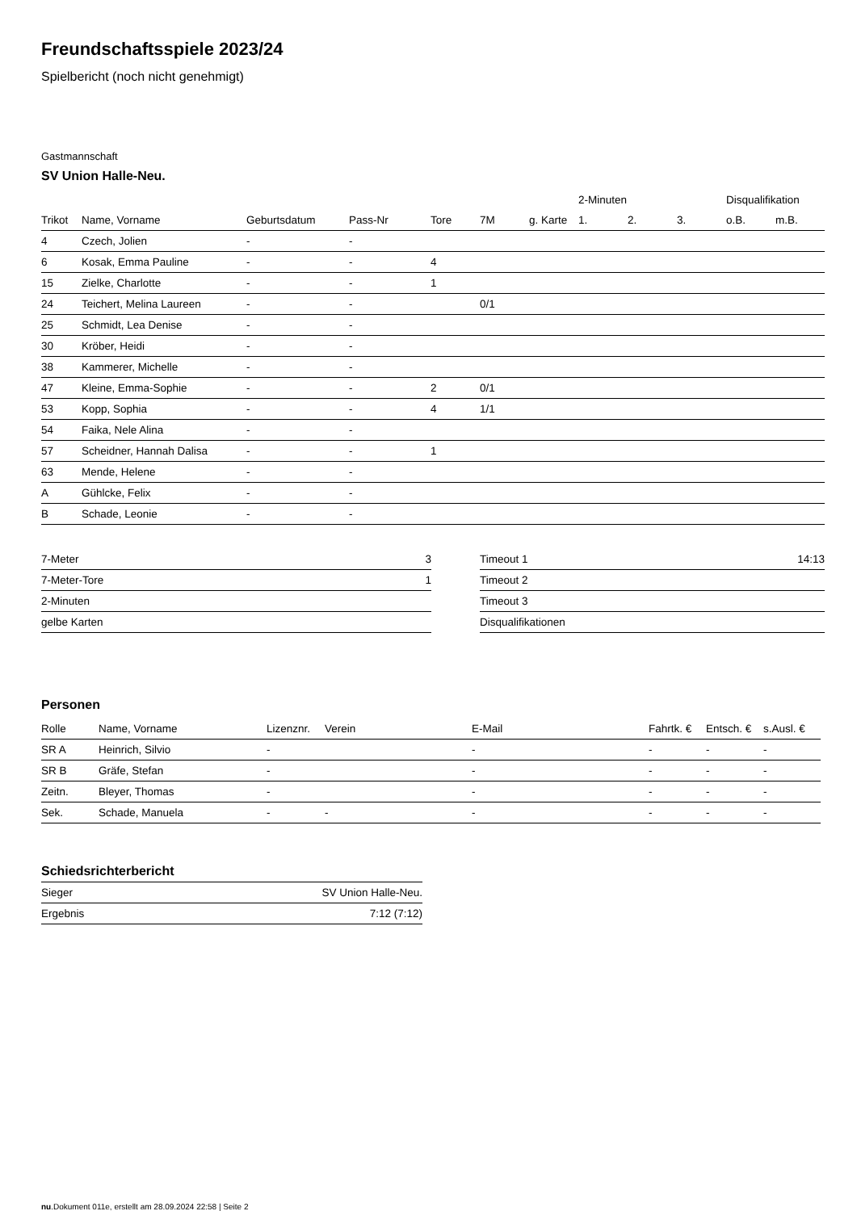Freundschaftsspiele 2023/24
Spielbericht (noch nicht genehmigt)
Gastmannschaft
SV Union Halle-Neu.
| | | | | | | | 2-Minuten | | | Disqualifikation | |
| --- | --- | --- | --- | --- | --- | --- | --- | --- | --- | --- | --- |
| Trikot | Name, Vorname | Geburtsdatum | Pass-Nr | Tore | 7M | g. Karte | 1. | 2. | 3. | o.B. | m.B. |
| 4 | Czech, Jolien | - | - | | | | | | | | |
| 6 | Kosak, Emma Pauline | - | - | 4 | | | | | | | |
| 15 | Zielke, Charlotte | - | - | 1 | | | | | | | |
| 24 | Teichert, Melina Laureen | - | - | | 0/1 | | | | | | |
| 25 | Schmidt, Lea Denise | - | - | | | | | | | | |
| 30 | Kröber, Heidi | - | - | | | | | | | | |
| 38 | Kammerer, Michelle | - | - | | | | | | | | |
| 47 | Kleine, Emma-Sophie | - | - | 2 | 0/1 | | | | | | |
| 53 | Kopp, Sophia | - | - | 4 | 1/1 | | | | | | |
| 54 | Faika, Nele Alina | - | - | | | | | | | | |
| 57 | Scheidner, Hannah Dalisa | - | - | 1 | | | | | | | |
| 63 | Mende, Helene | - | - | | | | | | | | |
| A | Gühlcke, Felix | - | - | | | | | | | | |
| B | Schade, Leonie | - | - | | | | | | | | |
| 7-Meter | 3 |
| 7-Meter-Tore | 1 |
| 2-Minuten | |
| gelbe Karten | |
| Timeout 1 | 14:13 |
| Timeout 2 | |
| Timeout 3 | |
| Disqualifikationen | |
Personen
| Rolle | Name, Vorname | Lizenznr. | Verein | E-Mail | Fahrtk. € | Entsch. € | s.Ausl. € |
| --- | --- | --- | --- | --- | --- | --- | --- |
| SR A | Heinrich, Silvio | - | | - | - | - | - |
| SR B | Gräfe, Stefan | - | | - | - | - | - |
| Zeitn. | Bleyer, Thomas | - | | - | - | - | - |
| Sek. | Schade, Manuela | - | - | - | - | - | - |
Schiedsrichterbericht
| Sieger | SV Union Halle-Neu. |
| Ergebnis | 7:12 (7:12) |
nu.Dokument 011e, erstellt am 28.09.2024 22:58 | Seite 2